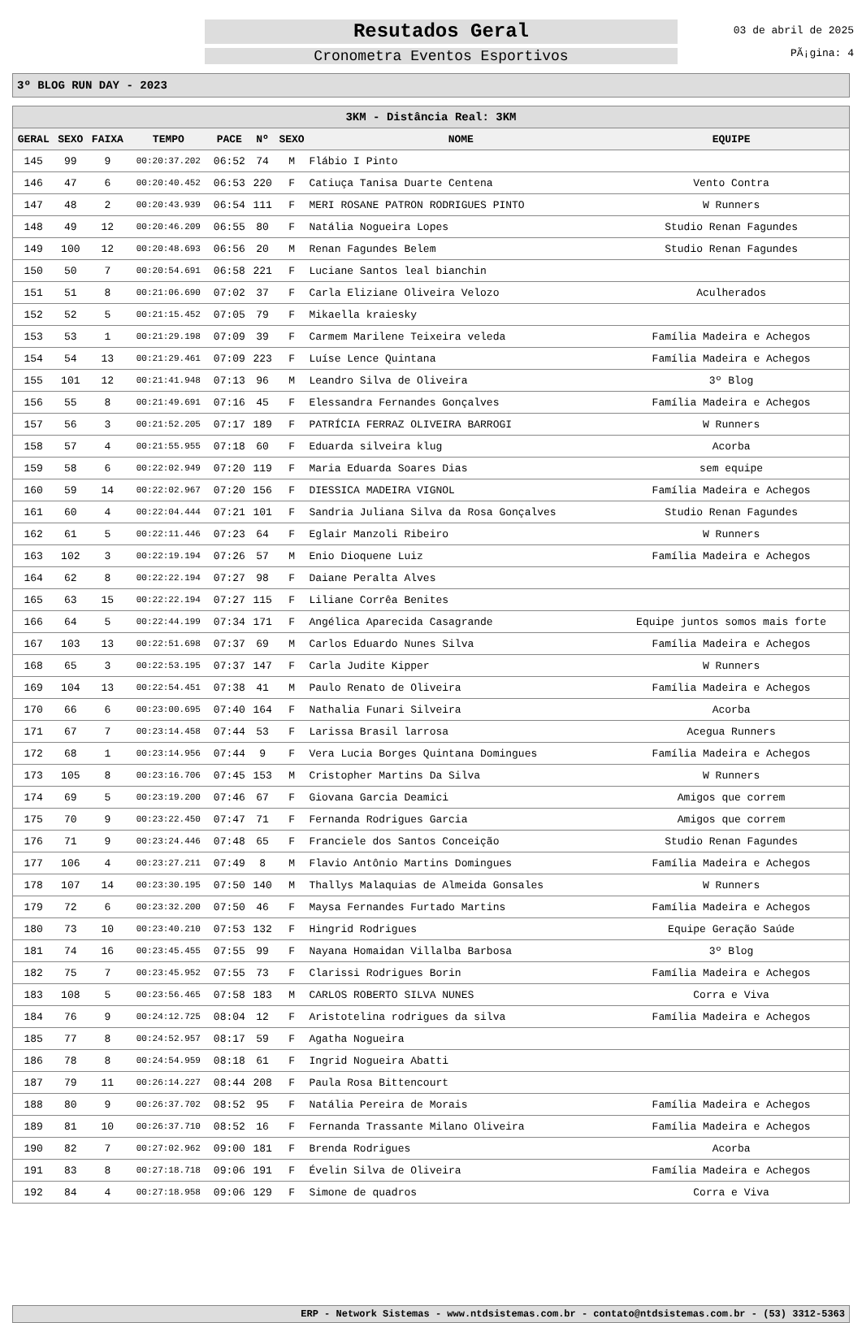Resutados Geral
Cronometra Eventos Esportivos
03 de abril de 2025
PÃ¡gina: 4
3º BLOG RUN DAY - 2023
| 3KM - Distância Real: 3KM | | | | | | | | |
| --- | --- | --- | --- | --- | --- | --- | --- | --- |
| GERAL | SEXO | FAIXA | TEMPO | PACE | Nº | SEXO | NOME | EQUIPE |
| 145 | 99 | 9 | 00:20:37.202 | 06:52 | 74 | M | Flábio I Pinto | |
| 146 | 47 | 6 | 00:20:40.452 | 06:53 | 220 | F | Catiuça Tanisa Duarte Centena | Vento Contra |
| 147 | 48 | 2 | 00:20:43.939 | 06:54 | 111 | F | MERI ROSANE PATRON RODRIGUES PINTO | W Runners |
| 148 | 49 | 12 | 00:20:46.209 | 06:55 | 80 | F | Natália Nogueira Lopes | Studio Renan Fagundes |
| 149 | 100 | 12 | 00:20:48.693 | 06:56 | 20 | M | Renan Fagundes Belem | Studio Renan Fagundes |
| 150 | 50 | 7 | 00:20:54.691 | 06:58 | 221 | F | Luciane Santos leal bianchin | |
| 151 | 51 | 8 | 00:21:06.690 | 07:02 | 37 | F | Carla Eliziane Oliveira Velozo | Aculherados |
| 152 | 52 | 5 | 00:21:15.452 | 07:05 | 79 | F | Mikaella kraiesky | |
| 153 | 53 | 1 | 00:21:29.198 | 07:09 | 39 | F | Carmem Marilene Teixeira veleda | Família Madeira e Achegos |
| 154 | 54 | 13 | 00:21:29.461 | 07:09 | 223 | F | Luíse Lence Quintana | Família Madeira e Achegos |
| 155 | 101 | 12 | 00:21:41.948 | 07:13 | 96 | M | Leandro Silva de Oliveira | 3º Blog |
| 156 | 55 | 8 | 00:21:49.691 | 07:16 | 45 | F | Elessandra Fernandes Gonçalves | Família Madeira e Achegos |
| 157 | 56 | 3 | 00:21:52.205 | 07:17 | 189 | F | PATRÍCIA FERRAZ OLIVEIRA BARROGI | W Runners |
| 158 | 57 | 4 | 00:21:55.955 | 07:18 | 60 | F | Eduarda silveira klug | Acorba |
| 159 | 58 | 6 | 00:22:02.949 | 07:20 | 119 | F | Maria Eduarda Soares Dias | sem equipe |
| 160 | 59 | 14 | 00:22:02.967 | 07:20 | 156 | F | DIESSICA MADEIRA VIGNOL | Família Madeira e Achegos |
| 161 | 60 | 4 | 00:22:04.444 | 07:21 | 101 | F | Sandria Juliana Silva da Rosa Gonçalves | Studio Renan Fagundes |
| 162 | 61 | 5 | 00:22:11.446 | 07:23 | 64 | F | Eglair Manzoli Ribeiro | W Runners |
| 163 | 102 | 3 | 00:22:19.194 | 07:26 | 57 | M | Enio Dioquene Luiz | Família Madeira e Achegos |
| 164 | 62 | 8 | 00:22:22.194 | 07:27 | 98 | F | Daiane Peralta Alves | |
| 165 | 63 | 15 | 00:22:22.194 | 07:27 | 115 | F | Liliane Corrêa Benites | |
| 166 | 64 | 5 | 00:22:44.199 | 07:34 | 171 | F | Angélica Aparecida Casagrande | Equipe juntos somos mais forte |
| 167 | 103 | 13 | 00:22:51.698 | 07:37 | 69 | M | Carlos Eduardo Nunes Silva | Família Madeira e Achegos |
| 168 | 65 | 3 | 00:22:53.195 | 07:37 | 147 | F | Carla Judite Kipper | W Runners |
| 169 | 104 | 13 | 00:22:54.451 | 07:38 | 41 | M | Paulo Renato de Oliveira | Família Madeira e Achegos |
| 170 | 66 | 6 | 00:23:00.695 | 07:40 | 164 | F | Nathalia Funari Silveira | Acorba |
| 171 | 67 | 7 | 00:23:14.458 | 07:44 | 53 | F | Larissa Brasil larrosa | Acegua Runners |
| 172 | 68 | 1 | 00:23:14.956 | 07:44 | 9 | F | Vera Lucia Borges Quintana Domingues | Família Madeira e Achegos |
| 173 | 105 | 8 | 00:23:16.706 | 07:45 | 153 | M | Cristopher Martins Da Silva | W Runners |
| 174 | 69 | 5 | 00:23:19.200 | 07:46 | 67 | F | Giovana Garcia Deamici | Amigos que correm |
| 175 | 70 | 9 | 00:23:22.450 | 07:47 | 71 | F | Fernanda Rodrigues Garcia | Amigos que correm |
| 176 | 71 | 9 | 00:23:24.446 | 07:48 | 65 | F | Franciele dos Santos Conceição | Studio Renan Fagundes |
| 177 | 106 | 4 | 00:23:27.211 | 07:49 | 8 | M | Flavio Antônio Martins Domingues | Família Madeira e Achegos |
| 178 | 107 | 14 | 00:23:30.195 | 07:50 | 140 | M | Thallys Malaquias de Almeida Gonsales | W Runners |
| 179 | 72 | 6 | 00:23:32.200 | 07:50 | 46 | F | Maysa Fernandes Furtado Martins | Família Madeira e Achegos |
| 180 | 73 | 10 | 00:23:40.210 | 07:53 | 132 | F | Hingrid Rodrigues | Equipe Geração Saúde |
| 181 | 74 | 16 | 00:23:45.455 | 07:55 | 99 | F | Nayana Homaidan Villalba Barbosa | 3º Blog |
| 182 | 75 | 7 | 00:23:45.952 | 07:55 | 73 | F | Clarissi Rodrigues Borin | Família Madeira e Achegos |
| 183 | 108 | 5 | 00:23:56.465 | 07:58 | 183 | M | CARLOS ROBERTO SILVA NUNES | Corra e Viva |
| 184 | 76 | 9 | 00:24:12.725 | 08:04 | 12 | F | Aristotelina rodrigues da silva | Família Madeira e Achegos |
| 185 | 77 | 8 | 00:24:52.957 | 08:17 | 59 | F | Agatha Nogueira | |
| 186 | 78 | 8 | 00:24:54.959 | 08:18 | 61 | F | Ingrid Nogueira Abatti | |
| 187 | 79 | 11 | 00:26:14.227 | 08:44 | 208 | F | Paula Rosa Bittencourt | |
| 188 | 80 | 9 | 00:26:37.702 | 08:52 | 95 | F | Natália Pereira de Morais | Família Madeira e Achegos |
| 189 | 81 | 10 | 00:26:37.710 | 08:52 | 16 | F | Fernanda Trassante Milano Oliveira | Família Madeira e Achegos |
| 190 | 82 | 7 | 00:27:02.962 | 09:00 | 181 | F | Brenda Rodrigues | Acorba |
| 191 | 83 | 8 | 00:27:18.718 | 09:06 | 191 | F | Évelin Silva de Oliveira | Família Madeira e Achegos |
| 192 | 84 | 4 | 00:27:18.958 | 09:06 | 129 | F | Simone de quadros | Corra e Viva |
ERP - Network Sistemas - www.ntdsistemas.com.br - contato@ntdsistemas.com.br - (53) 3312-5363